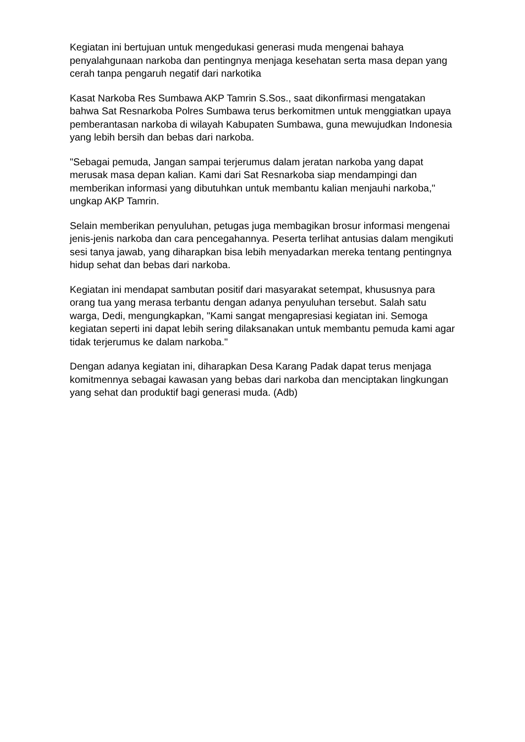Kegiatan ini bertujuan untuk mengedukasi generasi muda mengenai bahaya penyalahgunaan narkoba dan pentingnya menjaga kesehatan serta masa depan yang cerah tanpa pengaruh negatif dari narkotika
Kasat Narkoba Res Sumbawa AKP Tamrin S.Sos., saat dikonfirmasi mengatakan bahwa Sat Resnarkoba Polres Sumbawa terus berkomitmen untuk menggiatkan upaya pemberantasan narkoba di wilayah Kabupaten Sumbawa, guna mewujudkan Indonesia yang lebih bersih dan bebas dari narkoba.
"Sebagai pemuda, Jangan sampai terjerumus dalam jeratan narkoba yang dapat merusak masa depan kalian. Kami dari Sat Resnarkoba siap mendampingi dan memberikan informasi yang dibutuhkan untuk membantu kalian menjauhi narkoba," ungkap AKP Tamrin.
Selain memberikan penyuluhan, petugas juga membagikan brosur informasi mengenai jenis-jenis narkoba dan cara pencegahannya. Peserta terlihat antusias dalam mengikuti sesi tanya jawab, yang diharapkan bisa lebih menyadarkan mereka tentang pentingnya hidup sehat dan bebas dari narkoba.
Kegiatan ini mendapat sambutan positif dari masyarakat setempat, khususnya para orang tua yang merasa terbantu dengan adanya penyuluhan tersebut. Salah satu warga, Dedi, mengungkapkan, "Kami sangat mengapresiasi kegiatan ini. Semoga kegiatan seperti ini dapat lebih sering dilaksanakan untuk membantu pemuda kami agar tidak terjerumus ke dalam narkoba."
Dengan adanya kegiatan ini, diharapkan Desa Karang Padak dapat terus menjaga komitmennya sebagai kawasan yang bebas dari narkoba dan menciptakan lingkungan yang sehat dan produktif bagi generasi muda. (Adb)